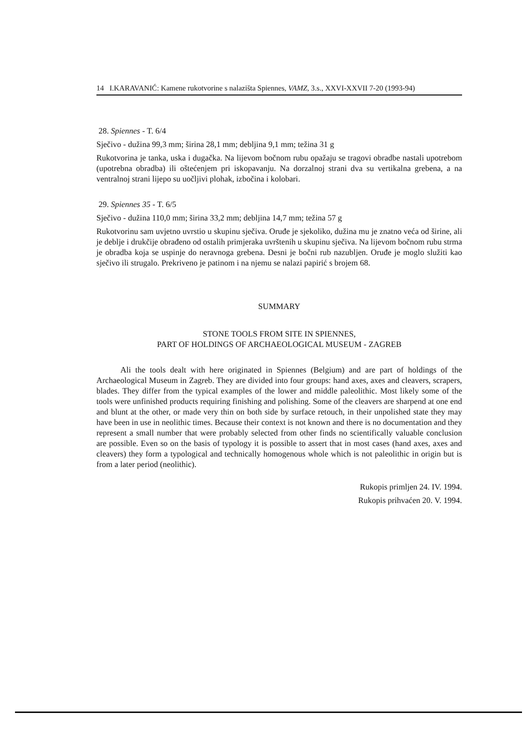14 I.KARAVANIĆ: Kamene rukotvorine s nalazišta Spiennes, VAMZ, 3.s., XXVI-XXVII 7-20 (1993-94)
28. Spiennes - T. 6/4
Sječivo - dužina 99,3 mm; širina 28,1 mm; debljina 9,1 mm; težina 31 g
Rukotvorina je tanka, uska i dugačka. Na lijevom bočnom rubu opažaju se tragovi obradbe nastali upotrebom (upotrebna obradba) ili oštećenjem pri iskopavanju. Na dorzalnoj strani dva su vertikalna grebena, a na ventralnoj strani lijepo su uočljivi plohak, izbočina i kolobari.
29. Spiennes 35 - T. 6/5
Sječivo - dužina 110,0 mm; širina 33,2 mm; debljina 14,7 mm; težina 57 g
Rukotvorinu sam uvjetno uvrstio u skupinu sječiva. Oruđe je sjekoliko, dužina mu je znatno veća od širine, ali je deblje i drukčije obrađeno od ostalih primjeraka uvrštenih u skupinu sječiva. Na lijevom bočnom rubu strma je obradba koja se uspinje do neravnoga grebena. Desni je bočni rub nazubljen. Oruđe je moglo služiti kao sječivo ili strugalo. Prekriveno je patinom i na njemu se nalazi papirić s brojem 68.
SUMMARY
STONE TOOLS FROM SITE IN SPIENNES,
PART OF HOLDINGS OF ARCHAEOLOGICAL MUSEUM - ZAGREB
Ali the tools dealt with here originated in Spiennes (Belgium) and are part of holdings of the Archaeological Museum in Zagreb. They are divided into four groups: hand axes, axes and cleavers, scrapers, blades. They differ from the typical examples of the lower and middle paleolithic. Most likely some of the tools were unfinished products requiring finishing and polishing. Some of the cleavers are sharpend at one end and blunt at the other, or made very thin on both side by surface retouch, in their unpolished state they may have been in use in neolithic times. Because their context is not known and there is no documentation and they represent a small number that were probably selected from other finds no scientifically valuable conclusion are possible. Even so on the basis of typology it is possible to assert that in most cases (hand axes, axes and cleavers) they form a typological and technically homogenous whole which is not paleolithic in origin but is from a later period (neolithic).
Rukopis primljen 24. IV. 1994.
Rukopis prihvaćen 20. V. 1994.